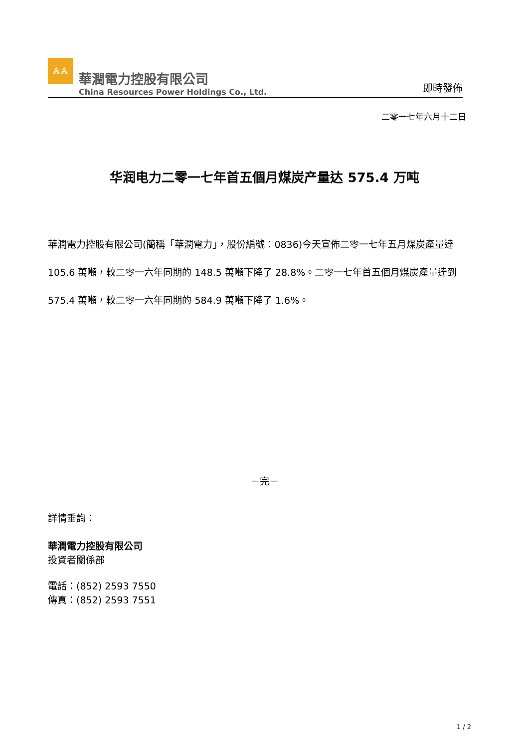⩓⩓
華潤電力控股有限公司
China Resources Power Holdings Co., Ltd.
即時發佈
二零一七年六月十二日
华润电力二零一七年首五個月煤炭产量达 575.4 万吨
華潤電力控股有限公司(簡稱「華潤電力」，股份編號：0836)今天宣佈二零一七年五月煤炭產量達 105.6 萬噸，較二零一六年同期的 148.5 萬噸下降了 28.8%。二零一七年首五個月煤炭產量達到 575.4 萬噸，較二零一六年同期的 584.9 萬噸下降了 1.6%。
－完－
詳情垂詢：
華潤電力控股有限公司
投資者關係部
電話：(852) 2593 7550
傳真：(852) 2593 7551
1 / 2